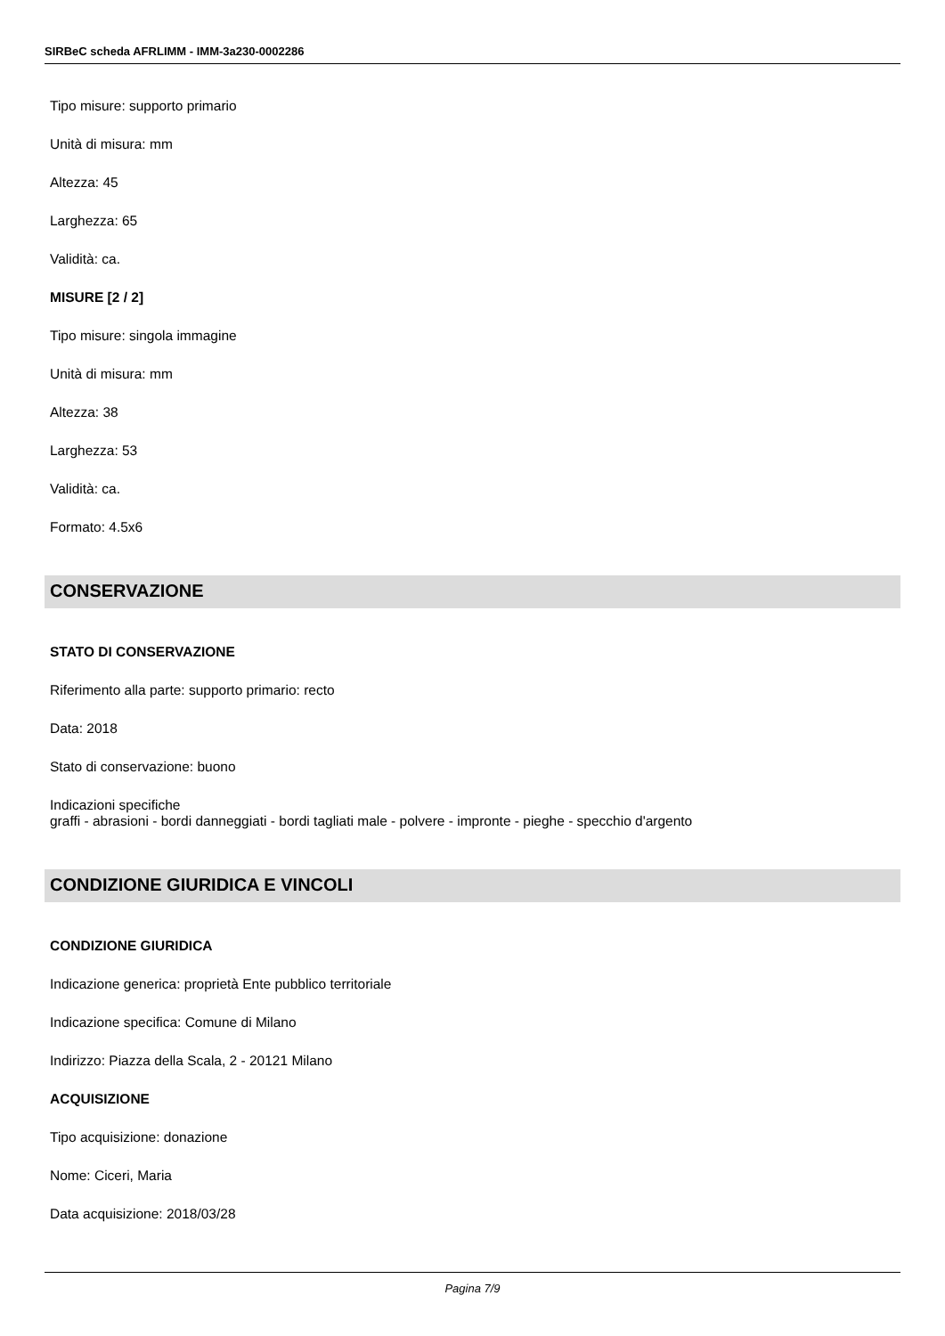SIRBeC scheda AFRLIMM - IMM-3a230-0002286
Tipo misure: supporto primario
Unità di misura: mm
Altezza: 45
Larghezza: 65
Validità: ca.
MISURE [2 / 2]
Tipo misure: singola immagine
Unità di misura: mm
Altezza: 38
Larghezza: 53
Validità: ca.
Formato: 4.5x6
CONSERVAZIONE
STATO DI CONSERVAZIONE
Riferimento alla parte: supporto primario: recto
Data: 2018
Stato di conservazione: buono
Indicazioni specifiche
graffi - abrasioni - bordi danneggiati - bordi tagliati male - polvere - impronte - pieghe - specchio d'argento
CONDIZIONE GIURIDICA E VINCOLI
CONDIZIONE GIURIDICA
Indicazione generica: proprietà Ente pubblico territoriale
Indicazione specifica: Comune di Milano
Indirizzo: Piazza della Scala, 2 - 20121 Milano
ACQUISIZIONE
Tipo acquisizione: donazione
Nome: Ciceri, Maria
Data acquisizione: 2018/03/28
Pagina 7/9